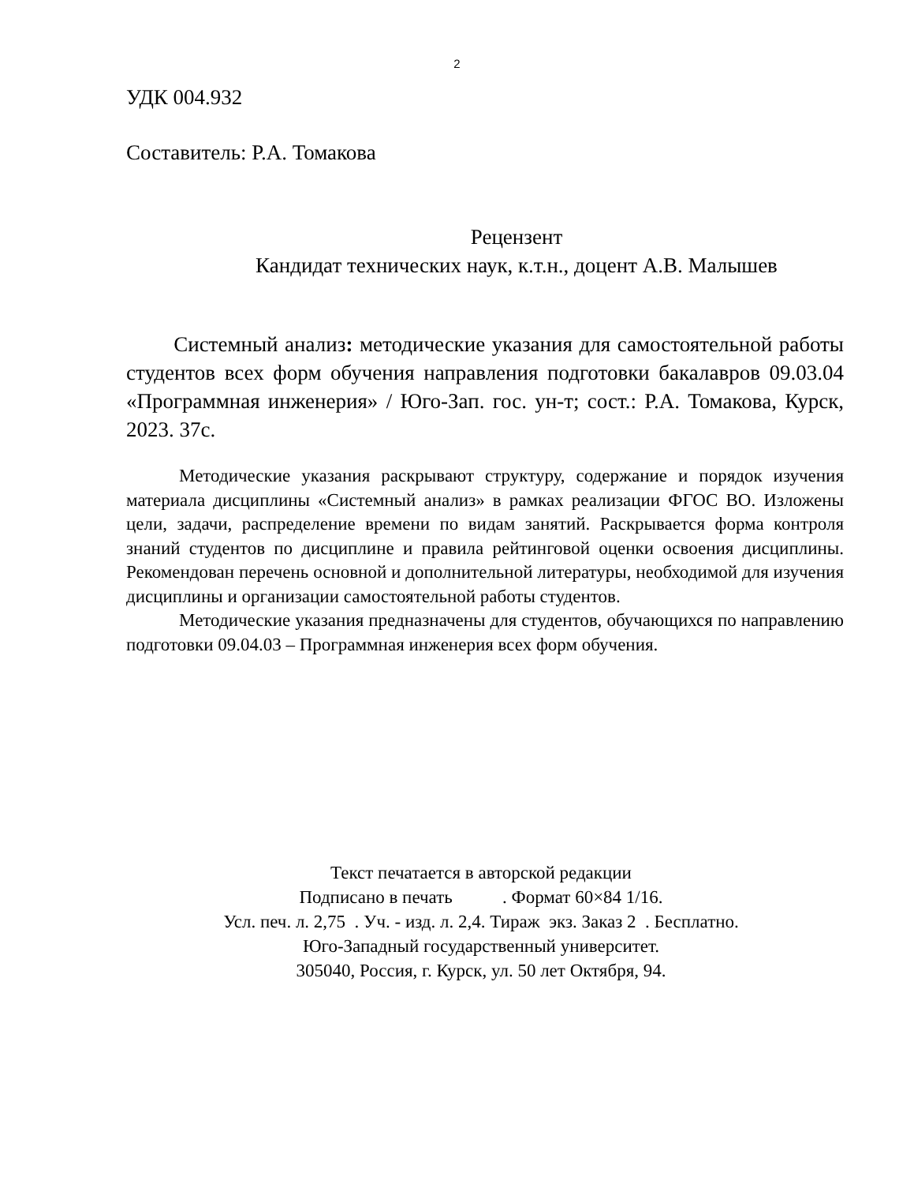2
УДК 004.932
Составитель: Р.А. Томакова
Рецензент
Кандидат технических наук, к.т.н., доцент А.В. Малышев
Системный анализ: методические указания для самостоятельной работы студентов всех форм обучения направления подготовки бакалавров 09.03.04 «Программная инженерия» / Юго-Зап. гос. ун-т; сост.: Р.А. Томакова, Курск, 2023. 37с.
Методические указания раскрывают структуру, содержание и порядок изучения материала дисциплины «Системный анализ» в рамках реализации ФГОС ВО. Изложены цели, задачи, распределение времени по видам занятий. Раскрывается форма контроля знаний студентов по дисциплине и правила рейтинговой оценки освоения дисциплины. Рекомендован перечень основной и дополнительной литературы, необходимой для изучения дисциплины и организации самостоятельной работы студентов.
Методические указания предназначены для студентов, обучающихся по направлению подготовки 09.04.03 – Программная инженерия всех форм обучения.
Текст печатается в авторской редакции
Подписано в печать . Формат 60×84 1/16.
Усл. печ. л. 2,75 . Уч. - изд. л. 2,4. Тираж экз. Заказ 2 . Бесплатно.
Юго-Западный государственный университет.
305040, Россия, г. Курск, ул. 50 лет Октября, 94.